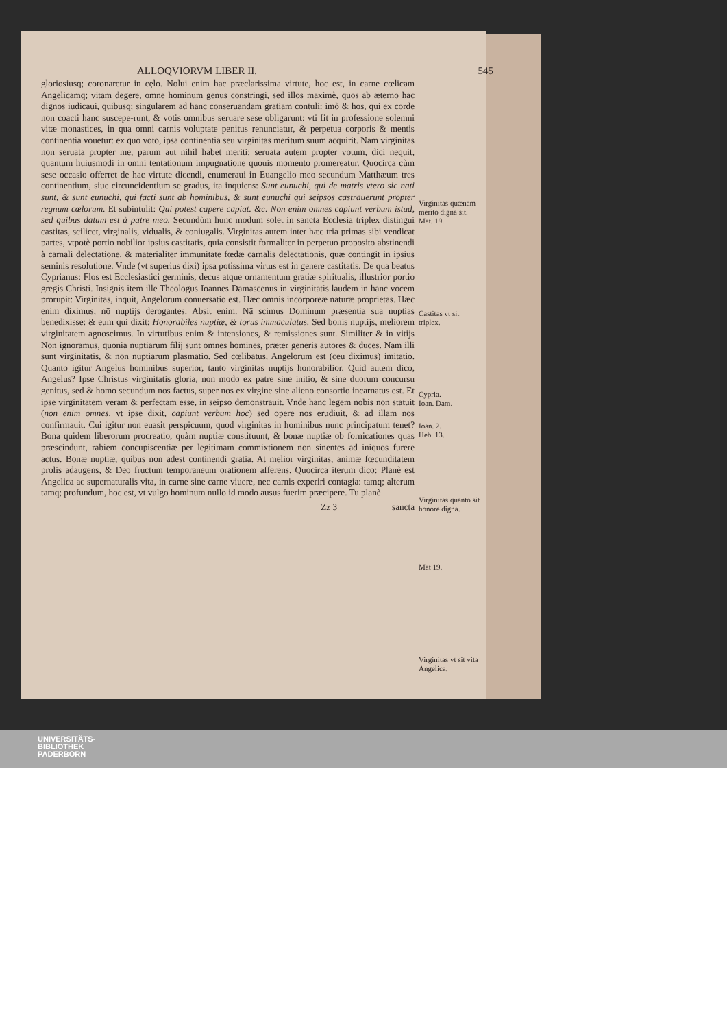ALLOQVIORVM LIBER II. 545
gloriosiusq; coronaretur in cęlo. Nolui enim hac præclarissima virtute, hoc est, in carne cœlicam Angelicamq; vitam degere, omne hominum genus constringi, sed illos maximè, quos ab æterno hac dignos iudicaui, quibusq; singularem ad hanc conseruandam gratiam contuli: imò & hos, qui ex corde non coacti hanc suscepe-runt, & votis omnibus seruare sese obligarunt: vti fit in professione solemni vitæ monastices, in qua omni carnis voluptate penitus renunciatur, & perpetua corporis & mentis continentia vouetur: ex quo voto, ipsa continentia seu virginitas meritum suum acquirit. Nam virginitas non seruata propter me, parum aut nihil habet meriti: seruata autem propter votum, dici nequit, quantum huiusmodi in omni tentationum impugnatione quouis momento promereatur. Quocirca cùm sese occasio offerret de hac virtute dicendi, enumeraui in Euangelio meo secundum Matthæum tres continentium, siue circuncidentium se gradus, ita inquiens: Sunt eunuchi, qui de matris vtero sic nati sunt, & sunt eunuchi, qui facti sunt ab hominibus, & sunt eunuchi qui seipsos castrauerunt propter regnum cœlorum. Et subintulit: Qui potest capere capiat. &c. Non enim omnes capiunt verbum istud, sed quibus datum est à patre meo. Secundùm hunc modum solet in sancta Ecclesia triplex distingui castitas, scilicet, virginalis, vidualis, & coniugalis. Virginitas autem inter hæc tria primas sibi vendicat partes, vtpotè portio nobilior ipsius castitatis, quia consistit formaliter in perpetuo proposito abstinendi à carnali delectatione, & materialiter immunitate fœdæ carnalis delectationis, quæ contingit in ipsius seminis resolutione. Vnde (vt superius dixi) ipsa potissima virtus est in genere castitatis. De qua beatus Cyprianus: Flos est Ecclesiastici germinis, decus atque ornamentum gratiæ spiritualis, illustrior portio gregis Christi. Insignis item ille Theologus Ioannes Damascenus in virginitatis laudem in hanc vocem prorupit: Virginitas, inquit, Angelorum conuersatio est. Hæc omnis incorporeæ naturæ proprietas. Hæc enim diximus, nō nuptijs derogantes. Absit enim. Nā scimus Dominum præsentia sua nuptias benedixisse: & eum qui dixit: Honorabiles nuptiæ, & torus immaculatus. Sed bonis nuptijs, meliorem virginitatem agnoscimus. In virtutibus enim & intensiones, & remissiones sunt. Similiter & in vitijs Non ignoramus, quoniā nuptiarum filij sunt omnes homines, præter generis autores & duces. Nam illi sunt virginitatis, & non nuptiarum plasmatio. Sed cœlibatus, Angelorum est (ceu diximus) imitatio. Quanto igitur Angelus hominibus superior, tanto virginitas nuptijs honorabilior. Quid autem dico, Angelus? Ipse Christus virginitatis gloria, non modo ex patre sine initio, & sine duorum concursu genitus, sed & homo secundum nos factus, super nos ex virgine sine alieno consortio incarnatus est. Et ipse virginitatem veram & perfectam esse, in seipso demonstrauit. Vnde hanc legem nobis non statuit (non enim omnes, vt ipse dixit, capiunt verbum hoc) sed opere nos erudiuit, & ad illam nos confirmauit. Cui igitur non euasit perspicuum, quod virginitas in hominibus nunc principatum tenet? Bona quidem liberorum procreatio, quàm nuptiæ constituunt, & bonæ nuptiæ ob fornicationes quas præscindunt, rabiem concupiscentiæ per legitimam commixtionem non sinentes ad iniquos furere actus. Bonæ nuptiæ, quibus non adest continendi gratia. At melior virginitas, animæ fœcunditatem prolis adaugens, & Deo fructum temporaneum orationem afferens. Quocirca iterum dico: Planè est Angelica ac supernaturalis vita, in carne sine carne viuere, nec carnis experiri contagia: tamq; alterum tamq; profundum, hoc est, vt vulgo hominum nullo id modo ausus fuerim præcipere. Tu planè
Zz 3 sancta
Virginitas quænam merito digna sit.
Mat. 19.
Castitas vt sit triplex.
Cypria.
Ioan. Dam.
Ioan. 2.
Heb. 13.
Virginitas quanto sit honore digna.
Mat 19.
Virginitas vt sit vita Angelica.
UNIVERSITÄTS-
BIBLIOTHEK
PADERBORN